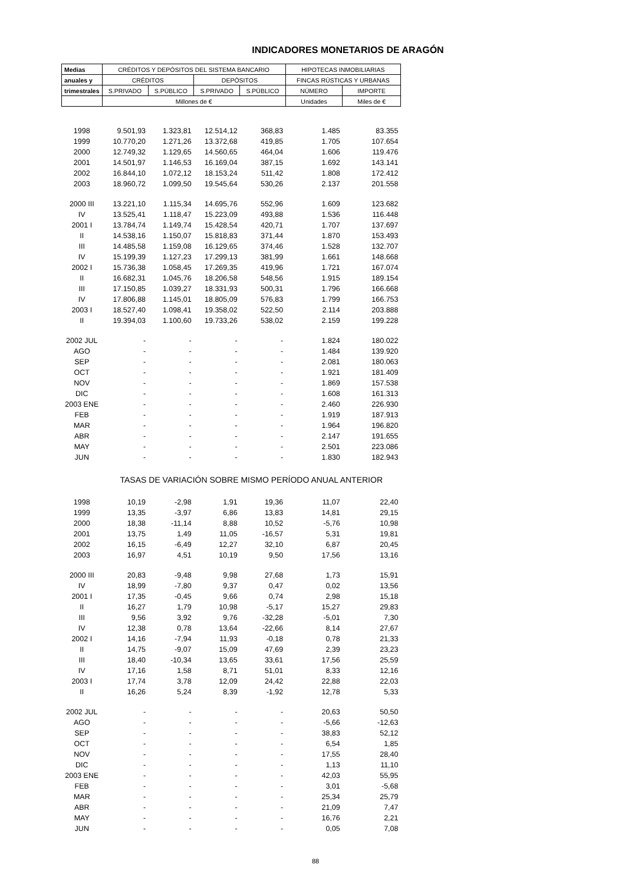INDICADORES MONETARIOS DE ARAGÓN
| Medias | CRÉDITOS Y DEPÓSITOS DEL SISTEMA BANCARIO | | | | HIPOTECAS INMOBILIARIAS | |
| --- | --- | --- | --- | --- | --- | --- |
| anuales y | CRÉDITOS | | DEPÓSITOS | | FINCAS RÚSTICAS Y URBANAS | |
| trimestrales | S.PRIVADO | S.PÚBLICO | S.PRIVADO | S.PÚBLICO | NÚMERO | IMPORTE |
| | Millones de € | | | | Unidades | Miles de € |
| 1998 | 9.501,93 | 1.323,81 | 12.514,12 | 368,83 | 1.485 | 83.355 |
| 1999 | 10.770,20 | 1.271,26 | 13.372,68 | 419,85 | 1.705 | 107.654 |
| 2000 | 12.749,32 | 1.129,65 | 14.560,65 | 464,04 | 1.606 | 119.476 |
| 2001 | 14.501,97 | 1.146,53 | 16.169,04 | 387,15 | 1.692 | 143.141 |
| 2002 | 16.844,10 | 1.072,12 | 18.153,24 | 511,42 | 1.808 | 172.412 |
| 2003 | 18.960,72 | 1.099,50 | 19.545,64 | 530,26 | 2.137 | 201.558 |
| 2000 III | 13.221,10 | 1.115,34 | 14.695,76 | 552,96 | 1.609 | 123.682 |
| IV | 13.525,41 | 1.118,47 | 15.223,09 | 493,88 | 1.536 | 116.448 |
| 2001 I | 13.784,74 | 1.149,74 | 15.428,54 | 420,71 | 1.707 | 137.697 |
| II | 14.538,16 | 1.150,07 | 15.818,83 | 371,44 | 1.870 | 153.493 |
| III | 14.485,58 | 1.159,08 | 16.129,65 | 374,46 | 1.528 | 132.707 |
| IV | 15.199,39 | 1.127,23 | 17.299,13 | 381,99 | 1.661 | 148.668 |
| 2002 I | 15.736,38 | 1.058,45 | 17.269,35 | 419,96 | 1.721 | 167.074 |
| II | 16.682,31 | 1.045,76 | 18.206,58 | 548,56 | 1.915 | 189.154 |
| III | 17.150,85 | 1.039,27 | 18.331,93 | 500,31 | 1.796 | 166.668 |
| IV | 17.806,88 | 1.145,01 | 18.805,09 | 576,83 | 1.799 | 166.753 |
| 2003 I | 18.527,40 | 1.098,41 | 19.358,02 | 522,50 | 2.114 | 203.888 |
| II | 19.394,03 | 1.100,60 | 19.733,26 | 538,02 | 2.159 | 199.228 |
| 2002 JUL | - | - | - | - | 1.824 | 180.022 |
| AGO | - | - | - | - | 1.484 | 139.920 |
| SEP | - | - | - | - | 2.081 | 180.063 |
| OCT | - | - | - | - | 1.921 | 181.409 |
| NOV | - | - | - | - | 1.869 | 157.538 |
| DIC | - | - | - | - | 1.608 | 161.313 |
| 2003 ENE | - | - | - | - | 2.460 | 226.930 |
| FEB | - | - | - | - | 1.919 | 187.913 |
| MAR | - | - | - | - | 1.964 | 196.820 |
| ABR | - | - | - | - | 2.147 | 191.655 |
| MAY | - | - | - | - | 2.501 | 223.086 |
| JUN | - | - | - | - | 1.830 | 182.943 |
| | TASAS DE VARIACIÓN SOBRE MISMO PERÍODO ANUAL ANTERIOR | | | | | |
| 1998 | 10,19 | -2,98 | 1,91 | 19,36 | 11,07 | 22,40 |
| 1999 | 13,35 | -3,97 | 6,86 | 13,83 | 14,81 | 29,15 |
| 2000 | 18,38 | -11,14 | 8,88 | 10,52 | -5,76 | 10,98 |
| 2001 | 13,75 | 1,49 | 11,05 | -16,57 | 5,31 | 19,81 |
| 2002 | 16,15 | -6,49 | 12,27 | 32,10 | 6,87 | 20,45 |
| 2003 | 16,97 | 4,51 | 10,19 | 9,50 | 17,56 | 13,16 |
| 2000 III | 20,83 | -9,48 | 9,98 | 27,68 | 1,73 | 15,91 |
| IV | 18,99 | -7,80 | 9,37 | 0,47 | 0,02 | 13,56 |
| 2001 I | 17,35 | -0,45 | 9,66 | 0,74 | 2,98 | 15,18 |
| II | 16,27 | 1,79 | 10,98 | -5,17 | 15,27 | 29,83 |
| III | 9,56 | 3,92 | 9,76 | -32,28 | -5,01 | 7,30 |
| IV | 12,38 | 0,78 | 13,64 | -22,66 | 8,14 | 27,67 |
| 2002 I | 14,16 | -7,94 | 11,93 | -0,18 | 0,78 | 21,33 |
| II | 14,75 | -9,07 | 15,09 | 47,69 | 2,39 | 23,23 |
| III | 18,40 | -10,34 | 13,65 | 33,61 | 17,56 | 25,59 |
| IV | 17,16 | 1,58 | 8,71 | 51,01 | 8,33 | 12,16 |
| 2003 I | 17,74 | 3,78 | 12,09 | 24,42 | 22,88 | 22,03 |
| II | 16,26 | 5,24 | 8,39 | -1,92 | 12,78 | 5,33 |
| 2002 JUL | - | - | - | - | 20,63 | 50,50 |
| AGO | - | - | - | - | -5,66 | -12,63 |
| SEP | - | - | - | - | 38,83 | 52,12 |
| OCT | - | - | - | - | 6,54 | 1,85 |
| NOV | - | - | - | - | 17,55 | 28,40 |
| DIC | - | - | - | - | 1,13 | 11,10 |
| 2003 ENE | - | - | - | - | 42,03 | 55,95 |
| FEB | - | - | - | - | 3,01 | -5,68 |
| MAR | - | - | - | - | 25,34 | 25,79 |
| ABR | - | - | - | - | 21,09 | 7,47 |
| MAY | - | - | - | - | 16,76 | 2,21 |
| JUN | - | - | - | - | 0,05 | 7,08 |
88